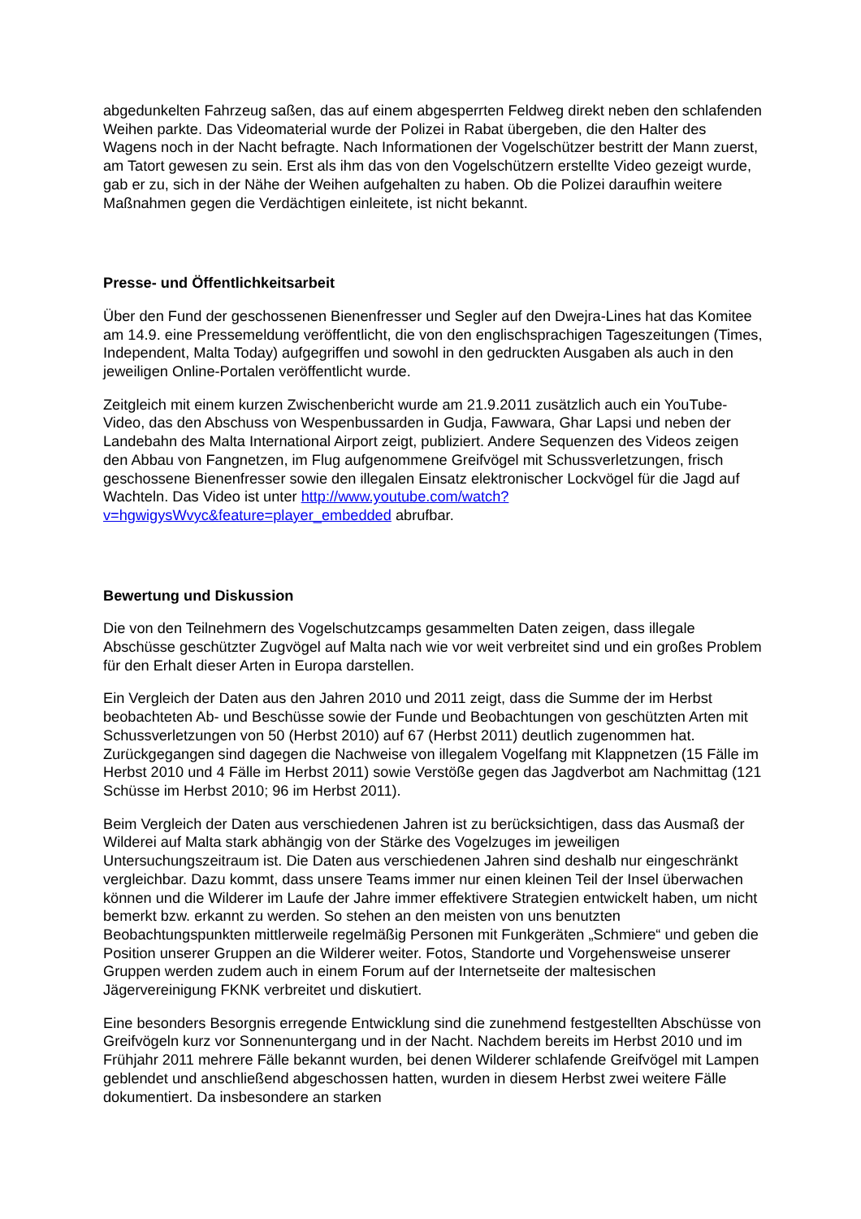abgedunkelten Fahrzeug saßen, das auf einem abgesperrten Feldweg direkt neben den schlafenden Weihen parkte. Das Videomaterial wurde der Polizei in Rabat übergeben, die den Halter des Wagens noch in der Nacht befragte. Nach Informationen der Vogelschützer bestritt der Mann zuerst, am Tatort gewesen zu sein. Erst als ihm das von den Vogelschützern erstellte Video gezeigt wurde, gab er zu, sich in der Nähe der Weihen aufgehalten zu haben. Ob die Polizei daraufhin weitere Maßnahmen gegen die Verdächtigen einleitete, ist nicht bekannt.
Presse- und Öffentlichkeitsarbeit
Über den Fund der geschossenen Bienenfresser und Segler auf den Dwejra-Lines hat das Komitee am 14.9. eine Pressemeldung veröffentlicht, die von den englischsprachigen Tageszeitungen (Times, Independent, Malta Today) aufgegriffen und sowohl in den gedruckten Ausgaben als auch in den jeweiligen Online-Portalen veröffentlicht wurde.
Zeitgleich mit einem kurzen Zwischenbericht wurde am 21.9.2011 zusätzlich auch ein YouTube-Video, das den Abschuss von Wespenbussarden in Gudja, Fawwara, Ghar Lapsi und neben der Landebahn des Malta International Airport zeigt, publiziert. Andere Sequenzen des Videos zeigen den Abbau von Fangnetzen, im Flug aufgenommene Greifvögel mit Schussverletzungen, frisch geschossene Bienenfresser sowie den illegalen Einsatz elektronischer Lockvögel für die Jagd auf Wachteln. Das Video ist unter http://www.youtube.com/watch?v=hgwigysWvyc&feature=player_embedded abrufbar.
Bewertung und Diskussion
Die von den Teilnehmern des Vogelschutzcamps gesammelten Daten zeigen, dass illegale Abschüsse geschützter Zugvögel auf Malta nach wie vor weit verbreitet sind und ein großes Problem für den Erhalt dieser Arten in Europa darstellen.
Ein Vergleich der Daten aus den Jahren 2010 und 2011 zeigt, dass die Summe der im Herbst beobachteten Ab- und Beschüsse sowie der Funde und Beobachtungen von geschützten Arten mit Schussverletzungen von 50 (Herbst 2010) auf 67 (Herbst 2011) deutlich zugenommen hat. Zurückgegangen sind dagegen die Nachweise von illegalem Vogelfang mit Klappnetzen (15 Fälle im Herbst 2010 und 4 Fälle im Herbst 2011) sowie Verstöße gegen das Jagdverbot am Nachmittag (121 Schüsse im Herbst 2010; 96 im Herbst 2011).
Beim Vergleich der Daten aus verschiedenen Jahren ist zu berücksichtigen, dass das Ausmaß der Wilderei auf Malta stark abhängig von der Stärke des Vogelzuges im jeweiligen Untersuchungszeitraum ist. Die Daten aus verschiedenen Jahren sind deshalb nur eingeschränkt vergleichbar. Dazu kommt, dass unsere Teams immer nur einen kleinen Teil der Insel überwachen können und die Wilderer im Laufe der Jahre immer effektivere Strategien entwickelt haben, um nicht bemerkt bzw. erkannt zu werden. So stehen an den meisten von uns benutzten Beobachtungspunkten mittlerweile regelmäßig Personen mit Funkgeräten „Schmiere“ und geben die Position unserer Gruppen an die Wilderer weiter. Fotos, Standorte und Vorgehensweise unserer Gruppen werden zudem auch in einem Forum auf der Internetseite der maltesischen Jägervereinigung FKNK verbreitet und diskutiert.
Eine besonders Besorgnis erregende Entwicklung sind die zunehmend festgestellten Abschüsse von Greifvögeln kurz vor Sonnenuntergang und in der Nacht. Nachdem bereits im Herbst 2010 und im Frühjahr 2011 mehrere Fälle bekannt wurden, bei denen Wilderer schlafende Greifvögel mit Lampen geblendet und anschließend abgeschossen hatten, wurden in diesem Herbst zwei weitere Fälle dokumentiert. Da insbesondere an starken